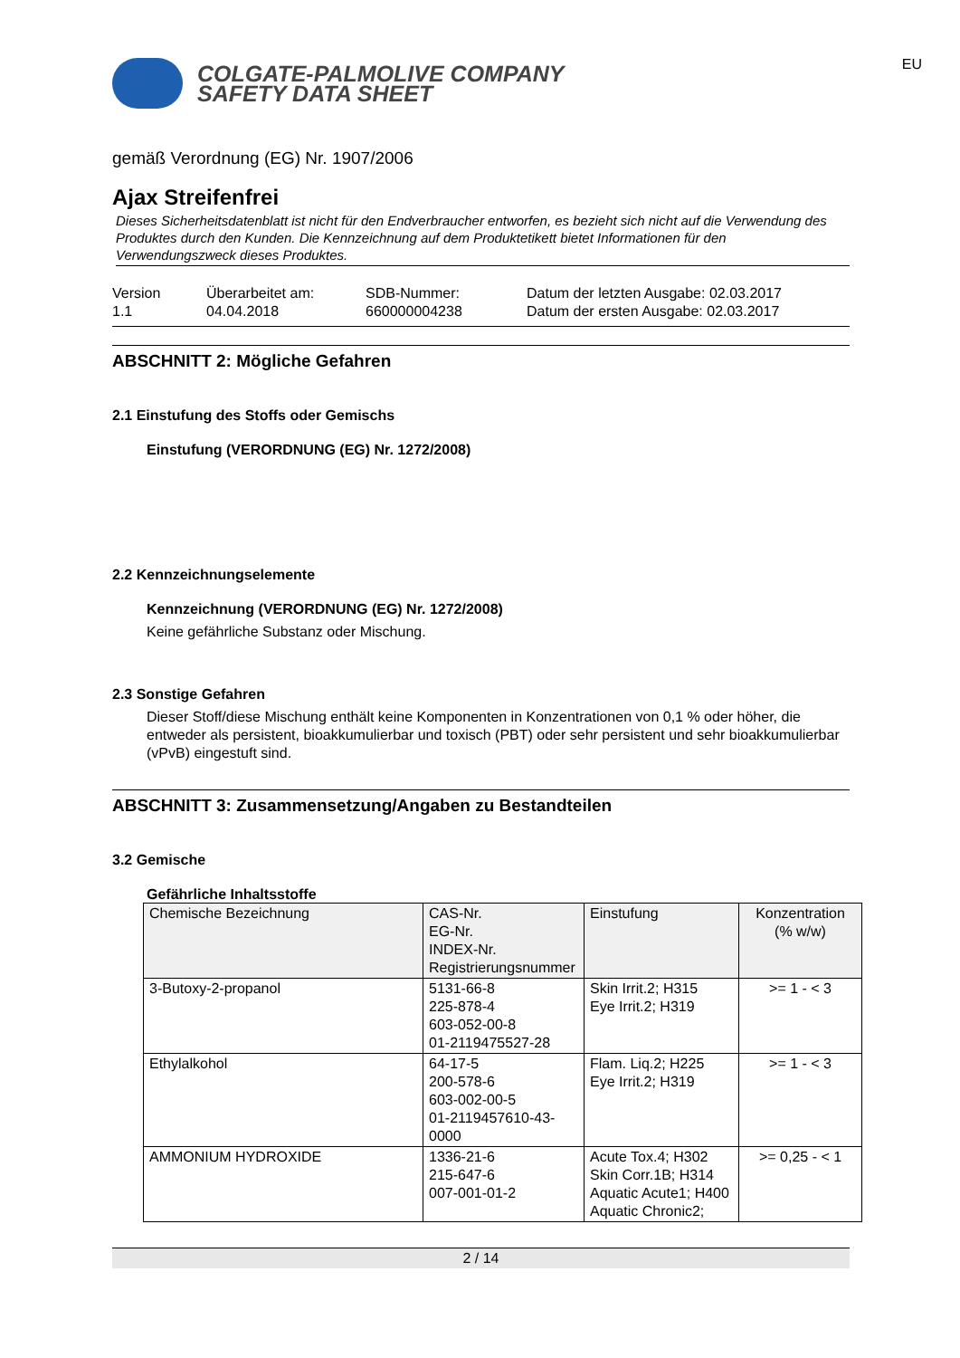EU
COLGATE-PALMOLIVE COMPANY
SAFETY DATA SHEET
gemäß Verordnung (EG) Nr. 1907/2006
Ajax Streifenfrei
Dieses Sicherheitsdatenblatt ist nicht für den Endverbraucher entworfen, es bezieht sich nicht auf die Verwendung des Produktes durch den Kunden. Die Kennzeichnung auf dem Produktetikett bietet Informationen für den Verwendungszweck dieses Produktes.
Version
1.1
Überarbeitet am:
04.04.2018
SDB-Nummer:
660000004238
Datum der letzten Ausgabe: 02.03.2017
Datum der ersten Ausgabe: 02.03.2017
ABSCHNITT 2: Mögliche Gefahren
2.1 Einstufung des Stoffs oder Gemischs
Einstufung (VERORDNUNG (EG) Nr. 1272/2008)
2.2 Kennzeichnungselemente
Kennzeichnung (VERORDNUNG (EG) Nr. 1272/2008)
Keine gefährliche Substanz oder Mischung.
2.3 Sonstige Gefahren
Dieser Stoff/diese Mischung enthält keine Komponenten in Konzentrationen von 0,1 % oder höher, die entweder als persistent, bioakkumulierbar und toxisch (PBT) oder sehr persistent und sehr bioakkumulierbar (vPvB) eingestuft sind.
ABSCHNITT 3: Zusammensetzung/Angaben zu Bestandteilen
3.2 Gemische
Gefährliche Inhaltsstoffe
| Chemische Bezeichnung | CAS-Nr. EG-Nr. INDEX-Nr. Registrierungsnummer | Einstufung | Konzentration (% w/w) |
| --- | --- | --- | --- |
| 3-Butoxy-2-propanol | 5131-66-8 225-878-4 603-052-00-8 01-2119475527-28 | Skin Irrit.2; H315 Eye Irrit.2; H319 | >= 1 - < 3 |
| Ethylalkohol | 64-17-5 200-578-6 603-002-00-5 01-2119457610-43-0000 | Flam. Liq.2; H225 Eye Irrit.2; H319 | >= 1 - < 3 |
| AMMONIUM HYDROXIDE | 1336-21-6 215-647-6 007-001-01-2 | Acute Tox.4; H302 Skin Corr.1B; H314 Aquatic Acute1; H400 Aquatic Chronic2; | >= 0,25 - < 1 |
2 / 14